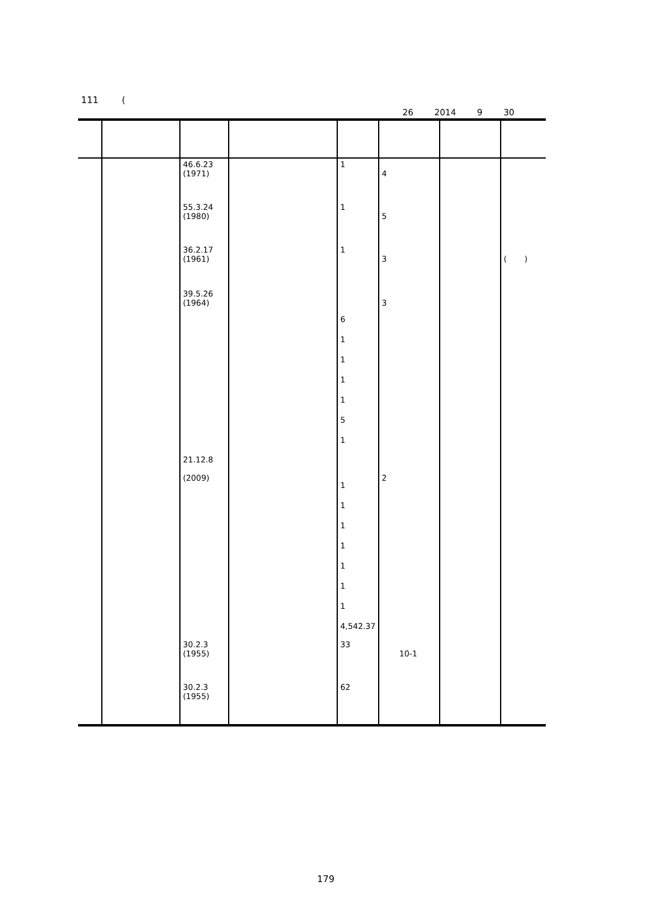111 (
26 2014 9 30
| | | 46.6.23 (1971) | | 1 | 4 | | |
| | | 55.3.24 (1980) | | 1 | 5 | | |
| | | 36.2.17 (1961) | | 1 | 3 | | ( ) |
| | | 39.5.26 (1964) | | 6 1 1 1 1 5 1 | 3 | | |
| | | 21.12.8 (2009) | | 1 1 1 1 1 1 1 4,542.37 | 2 | | |
| | | 30.2.3 (1955) | | 33 | 10-1 | | |
| | | 30.2.3 (1955) | | 62 | | | |
179